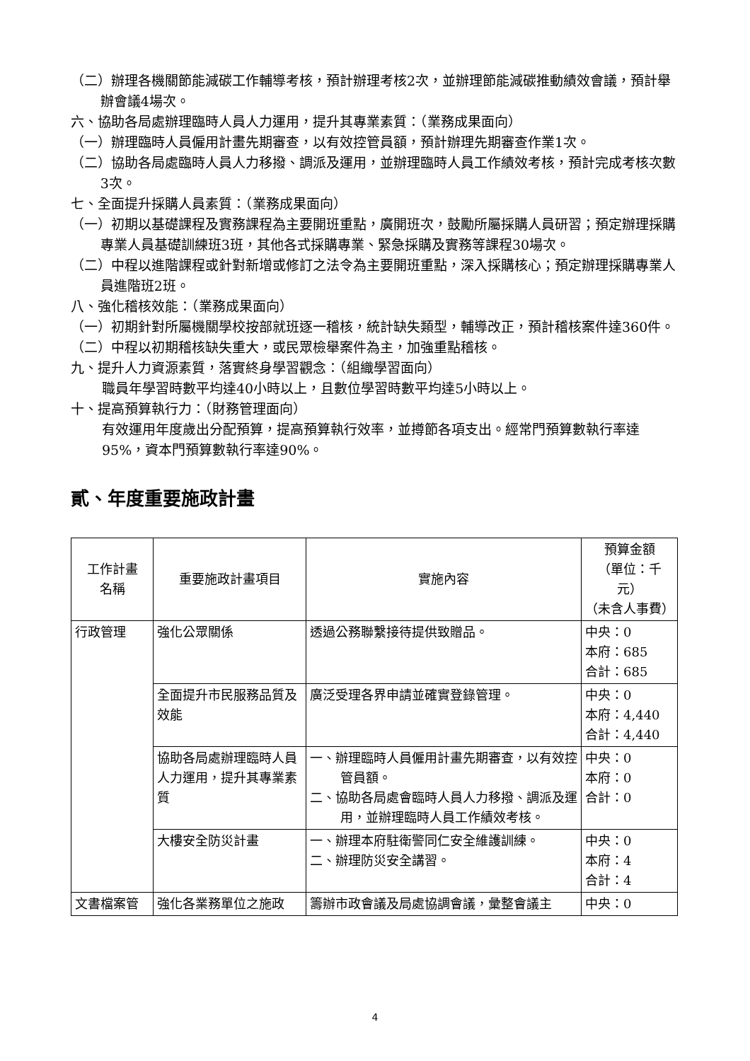（二）辦理各機關節能減碳工作輔導考核，預計辦理考核2次，並辦理節能減碳推動績效會議，預計舉辦會議4場次。
六、協助各局處辦理臨時人員人力運用，提升其專業素質：（業務成果面向）
（一）辦理臨時人員僱用計畫先期審查，以有效控管員額，預計辦理先期審查作業1次。
（二）協助各局處臨時人員人力移撥、調派及運用，並辦理臨時人員工作績效考核，預計完成考核次數3次。
七、全面提升採購人員素質：（業務成果面向）
（一）初期以基礎課程及實務課程為主要開班重點，廣開班次，鼓勵所屬採購人員研習；預定辦理採購專業人員基礎訓練班3班，其他各式採購專業、緊急採購及實務等課程30場次。
（二）中程以進階課程或針對新增或修訂之法令為主要開班重點，深入採購核心；預定辦理採購專業人員進階班2班。
八、強化稽核效能：（業務成果面向）
（一）初期針對所屬機關學校按部就班逐一稽核，統計缺失類型，輔導改正，預計稽核案件達360件。
（二）中程以初期稽核缺失重大，或民眾檢舉案件為主，加強重點稽核。
九、提升人力資源素質，落實終身學習觀念：（組織學習面向）
職員年學習時數平均達40小時以上，且數位學習時數平均達5小時以上。
十、提高預算執行力：（財務管理面向）
有效運用年度歲出分配預算，提高預算執行效率，並撙節各項支出。經常門預算數執行率達95%，資本門預算數執行率達90%。
貳、年度重要施政計畫
| 工作計畫 名稱 | 重要施政計畫項目 | 實施內容 | 預算金額 （單位：千元） （未含人事費） |
| --- | --- | --- | --- |
| 行政管理 | 強化公眾關係 | 透過公務聯繫接待提供致贈品。 | 中央：0 本府：685 合計：685 |
| | 全面提升市民服務品質及效能 | 廣泛受理各界申請並確實登錄管理。 | 中央：0 本府：4,440 合計：4,440 |
| | 協助各局處辦理臨時人員人力運用，提升其專業素質 | 一、辦理臨時人員僱用計畫先期審查，以有效控管員額。 二、協助各局處會臨時人員人力移撥、調派及運用，並辦理臨時人員工作績效考核。 | 中央：0 本府：0 合計：0 |
| | 大樓安全防災計畫 | 一、辦理本府駐衛警同仁安全維護訓練。 二、辦理防災安全講習。 | 中央：0 本府：4 合計：4 |
| 文書檔案管 | 強化各業務單位之施政 | 籌辦市政會議及局處協調會議，彙整會議主 | 中央：0 |
4